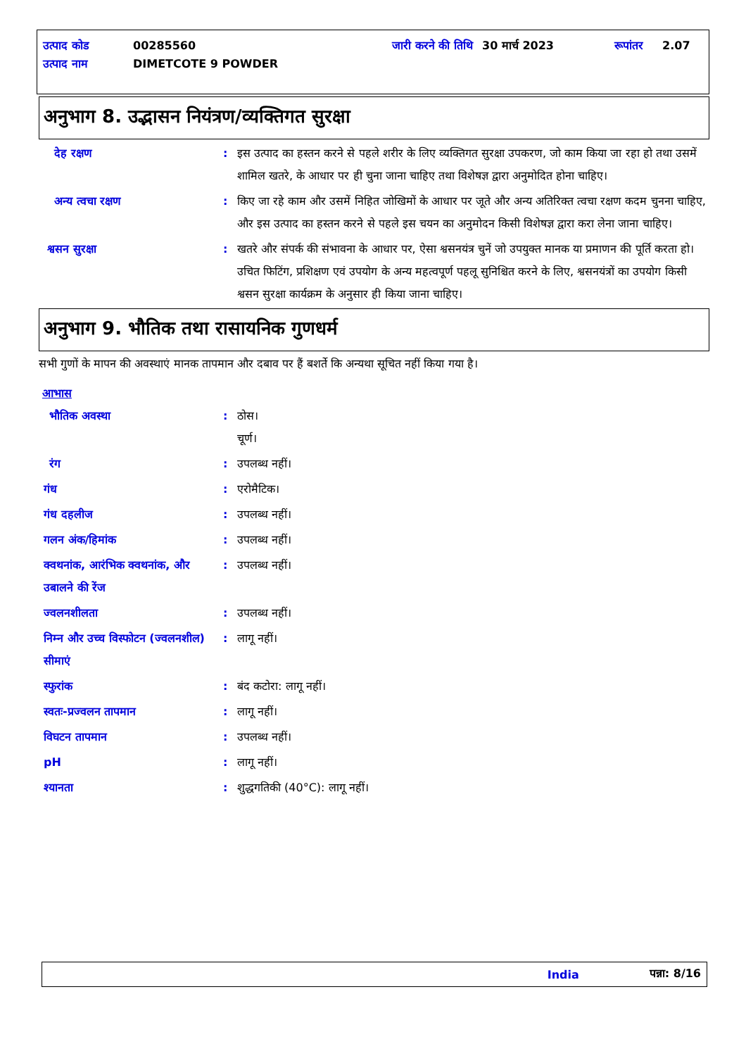| उत्पाद कोड | 00285560 | जारी करने की तिथि | 30 मार्च 2023 | रूपांतर | 2.07 |
| उत्पाद नाम | DIMETCOTE 9 POWDER | | | | |
अनुभाग 8. उद्भासन नियंत्रण/व्यक्तिगत सुरक्षा
देह रक्षण : इस उत्पाद का हस्तन करने से पहले शरीर के लिए व्यक्तिगत सुरक्षा उपकरण, जो काम किया जा रहा हो तथा उसमें शामिल खतरे, के आधार पर ही चुना जाना चाहिए तथा विशेषज्ञ द्वारा अनुमोदित होना चाहिए।
अन्य त्वचा रक्षण : किए जा रहे काम और उसमें निहित जोखिमों के आधार पर जूते और अन्य अतिरिक्त त्वचा रक्षण कदम चुनना चाहिए, और इस उत्पाद का हस्तन करने से पहले इस चयन का अनुमोदन किसी विशेषज्ञ द्वारा करा लेना जाना चाहिए।
श्वसन सुरक्षा : खतरे और संपर्क की संभावना के आधार पर, ऐसा श्वसनयंत्र चुनें जो उपयुक्त मानक या प्रमाणन की पूर्ति करता हो। उचित फिटिंग, प्रशिक्षण एवं उपयोग के अन्य महत्वपूर्ण पहलू सुनिश्चित करने के लिए, श्वसनयंत्रों का उपयोग किसी श्वसन सुरक्षा कार्यक्रम के अनुसार ही किया जाना चाहिए।
अनुभाग 9. भौतिक तथा रासायनिक गुणधर्म
सभी गुणों के मापन की अवस्थाएं मानक तापमान और दबाव पर हैं बशर्ते कि अन्यथा सूचित नहीं किया गया है।
आभास
भौतिक अवस्था : ठोस।
चूर्ण।
रंग : उपलब्ध नहीं।
गंध : एरोमैटिक।
गंध दहलीज : उपलब्ध नहीं।
गलन अंक/हिमांक : उपलब्ध नहीं।
क्वथनांक, आरंभिक क्वथनांक, और उबालने की रेंज
: उपलब्ध नहीं।
ज्वलनशीलता : उपलब्ध नहीं।
निम्न और उच्च विस्फोटन (ज्वलनशील) सीमाएं
: लागू नहीं।
स्फुरांक : बंद कटोरा: लागू नहीं।
स्वतः-प्रज्वलन तापमान : लागू नहीं।
विघटन तापमान : उपलब्ध नहीं।
pH : लागू नहीं।
श्यानता : शुद्धगतिकी (40°C): लागू नहीं।
India पन्ना: 8/16